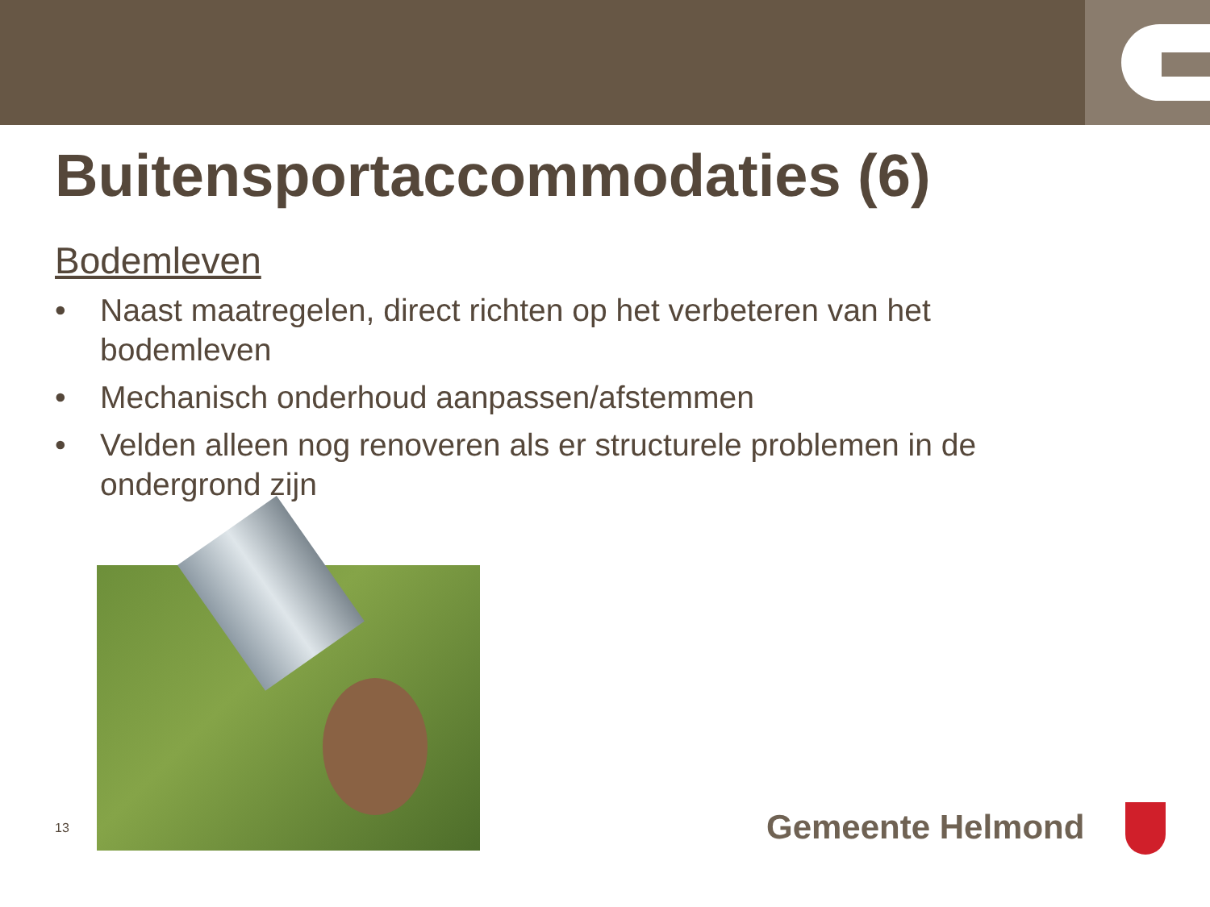Buitensportaccommodaties (6)
Bodemleven
• Naast maatregelen, direct richten op het verbeteren van het bodemleven
• Mechanisch onderhoud aanpassen/afstemmen
• Velden alleen nog renoveren als er structurele problemen in de ondergrond zijn
13 Gemeente Helmond